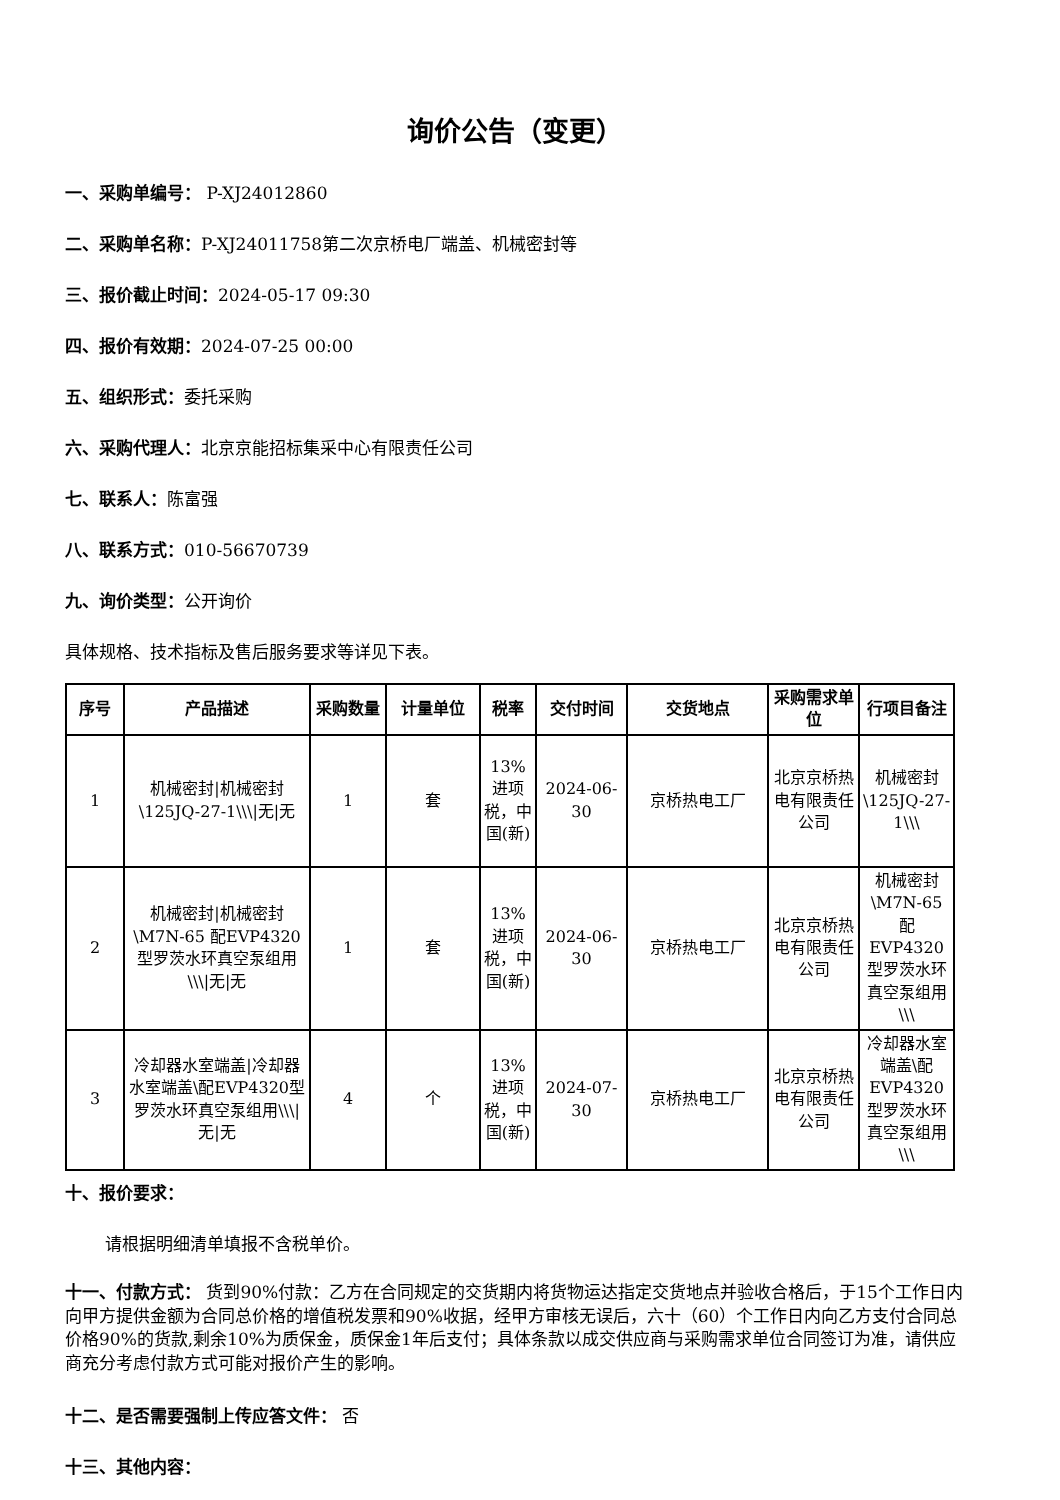询价公告（变更）
一、采购单编号： P-XJ24012860
二、采购单名称：P-XJ24011758第二次京桥电厂端盖、机械密封等
三、报价截止时间：2024-05-17 09:30
四、报价有效期：2024-07-25 00:00
五、组织形式：委托采购
六、采购代理人：北京京能招标集采中心有限责任公司
七、联系人：陈富强
八、联系方式：010-56670739
九、询价类型：公开询价
具体规格、技术指标及售后服务要求等详见下表。
| 序号 | 产品描述 | 采购数量 | 计量单位 | 税率 | 交付时间 | 交货地点 | 采购需求单位 | 行项目备注 |
| --- | --- | --- | --- | --- | --- | --- | --- | --- |
| 1 | 机械密封/机械密封\125JQ-27-1\\\/无/无 | 1 | 套 | 13%进项税，中国(新) | 2024-06-30 | 京桥热电工厂 | 北京京桥热电有限责任公司 | 机械密封\125JQ-27-1\\\ |
| 2 | 机械密封/机械密封\M7N-65 配EVP4320型罗茨水环真空泵组用\\\/无/无 | 1 | 套 | 13%进项税，中国(新) | 2024-06-30 | 京桥热电工厂 | 北京京桥热电有限责任公司 | 机械密封\M7N-65 配EVP4320型罗茨水环真空泵组用\\\ |
| 3 | 冷却器水室端盖/冷却器水室端盖\配EVP4320型罗茨水环真空泵组用\\\/无/无 | 4 | 个 | 13%进项税，中国(新) | 2024-07-30 | 京桥热电工厂 | 北京京桥热电有限责任公司 | 冷却器水室端盖\配EVP4320型罗茨水环真空泵组用\\\ |
十、报价要求：
请根据明细清单填报不含税单价。
十一、付款方式： 货到90%付款：乙方在合同规定的交货期内将货物运达指定交货地点并验收合格后，于15个工作日内向甲方提供金额为合同总价格的增值税发票和90%收据，经甲方审核无误后，六十（60）个工作日内向乙方支付合同总价格90%的货款,剩余10%为质保金，质保金1年后支付；具体条款以成交供应商与采购需求单位合同签订为准，请供应商充分考虑付款方式可能对报价产生的影响。
十二、是否需要强制上传应答文件： 否
十三、其他内容：